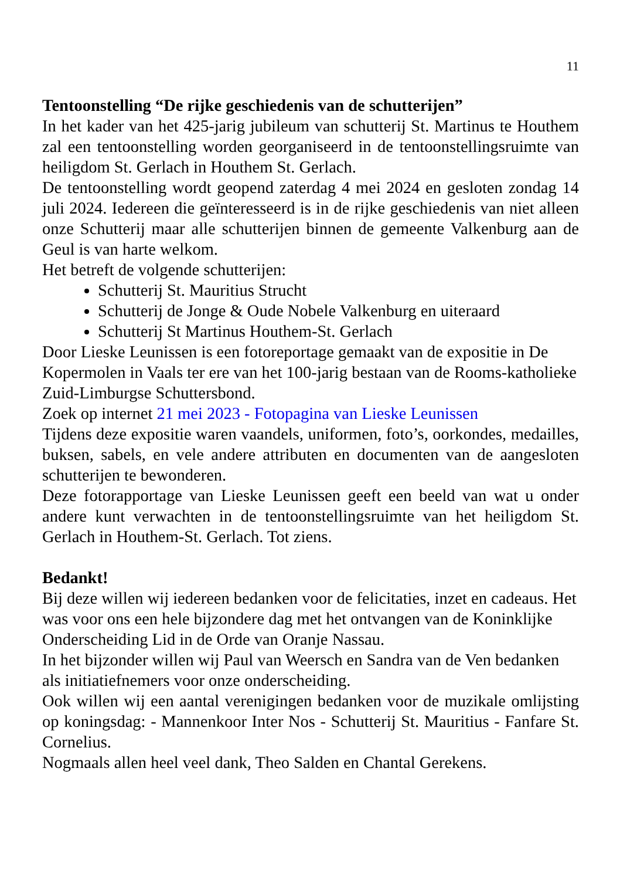11
Tentoonstelling “De rijke geschiedenis van de schutterijen”
In het kader van het 425-jarig jubileum van schutterij St. Martinus te Houthem zal een tentoonstelling worden georganiseerd in de tentoonstellingsruimte van heiligdom St. Gerlach in Houthem St. Gerlach.
De tentoonstelling wordt geopend zaterdag 4 mei 2024 en gesloten zondag 14 juli 2024. Iedereen die geïnteresseerd is in de rijke geschiedenis van niet alleen onze Schutterij maar alle schutterijen binnen de gemeente Valkenburg aan de Geul is van harte welkom.
Het betreft de volgende schutterijen:
Schutterij St. Mauritius Strucht
Schutterij de Jonge & Oude Nobele Valkenburg en uiteraard
Schutterij St Martinus Houthem-St. Gerlach
Door Lieske Leunissen is een fotoreportage gemaakt van de expositie in De Kopermolen in Vaals ter ere van het 100-jarig bestaan van de Rooms-katholieke Zuid-Limburgse Schuttersbond.
Zoek op internet 21 mei 2023 - Fotopagina van Lieske Leunissen
Tijdens deze expositie waren vaandels, uniformen, foto’s, oorkondes, medailles, buksen, sabels, en vele andere attributen en documenten van de aangesloten schutterijen te bewonderen.
Deze fotorapportage van Lieske Leunissen geeft een beeld van wat u onder andere kunt verwachten in de tentoonstellingsruimte van het heiligdom St. Gerlach in Houthem-St. Gerlach. Tot ziens.
Bedankt!
Bij deze willen wij iedereen bedanken voor de felicitaties, inzet en cadeaus. Het was voor ons een hele bijzondere dag met het ontvangen van de Koninklijke Onderscheiding Lid in de Orde van Oranje Nassau.
In het bijzonder willen wij Paul van Weersch en Sandra van de Ven bedanken als initiatiefnemers voor onze onderscheiding.
Ook willen wij een aantal verenigingen bedanken voor de muzikale omlijsting op koningsdag: - Mannenkoor Inter Nos - Schutterij St. Mauritius - Fanfare St. Cornelius.
Nogmaals allen heel veel dank, Theo Salden en Chantal Gerekens.